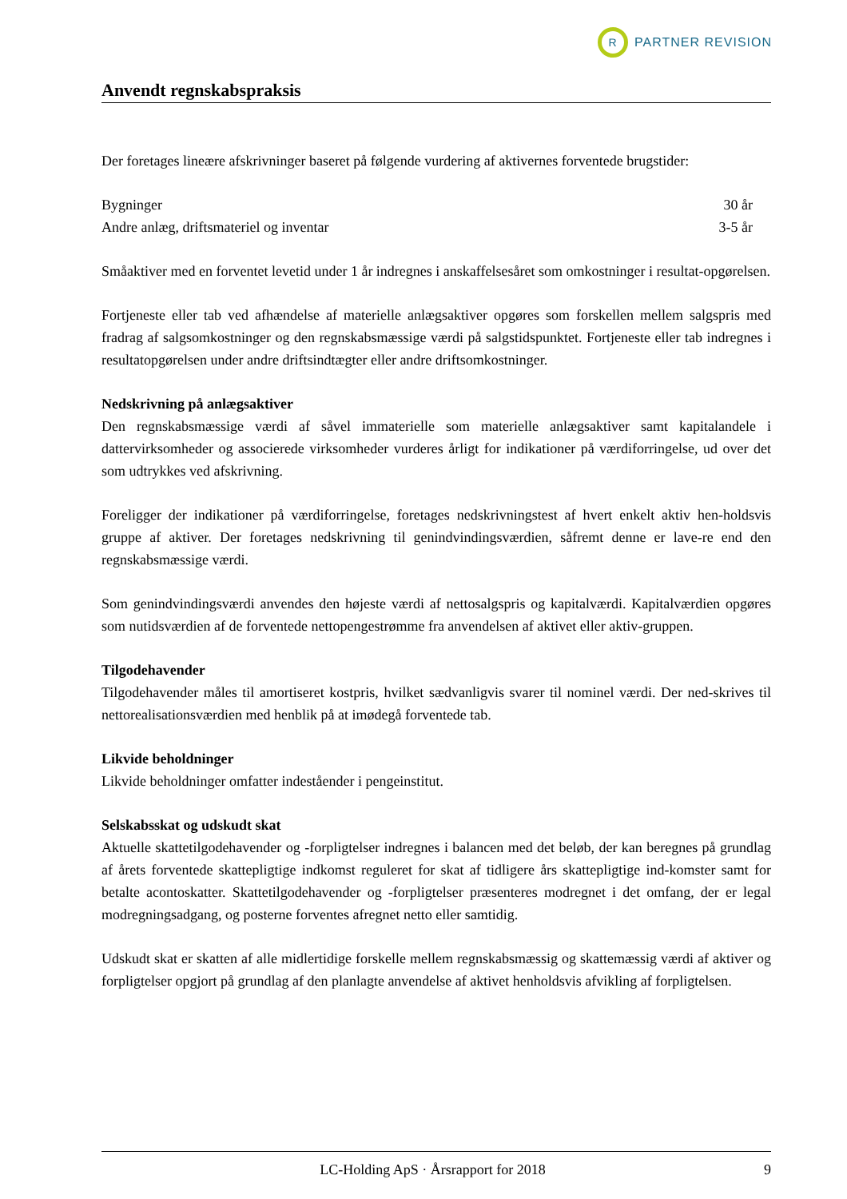R PARTNER REVISION
Anvendt regnskabspraksis
Der foretages lineære afskrivninger baseret på følgende vurdering af aktivernes forventede brugstider:
| Bygninger | 30 år |
| Andre anlæg, driftsmateriel og inventar | 3-5 år |
Småaktiver med en forventet levetid under 1 år indregnes i anskaffelsesåret som omkostninger i resultat-opgørelsen.
Fortjeneste eller tab ved afhændelse af materielle anlægsaktiver opgøres som forskellen mellem salgspris med fradrag af salgsomkostninger og den regnskabsmæssige værdi på salgstidspunktet. Fortjeneste eller tab indregnes i resultatopgørelsen under andre driftsindtægter eller andre driftsomkostninger.
Nedskrivning på anlægsaktiver
Den regnskabsmæssige værdi af såvel immaterielle som materielle anlægsaktiver samt kapitalandele i dattervirksomheder og associerede virksomheder vurderes årligt for indikationer på værdiforringelse, ud over det som udtrykkes ved afskrivning.
Foreligger der indikationer på værdiforringelse, foretages nedskrivningstest af hvert enkelt aktiv hen-holdsvis gruppe af aktiver. Der foretages nedskrivning til genindvindingsværdien, såfremt denne er lave-re end den regnskabsmæssige værdi.
Som genindvindingsværdi anvendes den højeste værdi af nettosalgspris og kapitalværdi. Kapitalværdien opgøres som nutidsværdien af de forventede nettopengestrømme fra anvendelsen af aktivet eller aktiv-gruppen.
Tilgodehavender
Tilgodehavender måles til amortiseret kostpris, hvilket sædvanligvis svarer til nominel værdi. Der ned-skrives til nettorealisationsværdien med henblik på at imødegå forventede tab.
Likvide beholdninger
Likvide beholdninger omfatter indeståender i pengeinstitut.
Selskabsskat og udskudt skat
Aktuelle skattetilgodehavender og -forpligtelser indregnes i balancen med det beløb, der kan beregnes på grundlag af årets forventede skattepligtige indkomst reguleret for skat af tidligere års skattepligtige ind-komster samt for betalte acontoskatter. Skattetilgodehavender og -forpligtelser præsenteres modregnet i det omfang, der er legal modregningsadgang, og posterne forventes afregnet netto eller samtidig.
Udskudt skat er skatten af alle midlertidige forskelle mellem regnskabsmæssig og skattemæssig værdi af aktiver og forpligtelser opgjort på grundlag af den planlagte anvendelse af aktivet henholdsvis afvikling af forpligtelsen.
LC-Holding ApS · Årsrapport for 2018 9